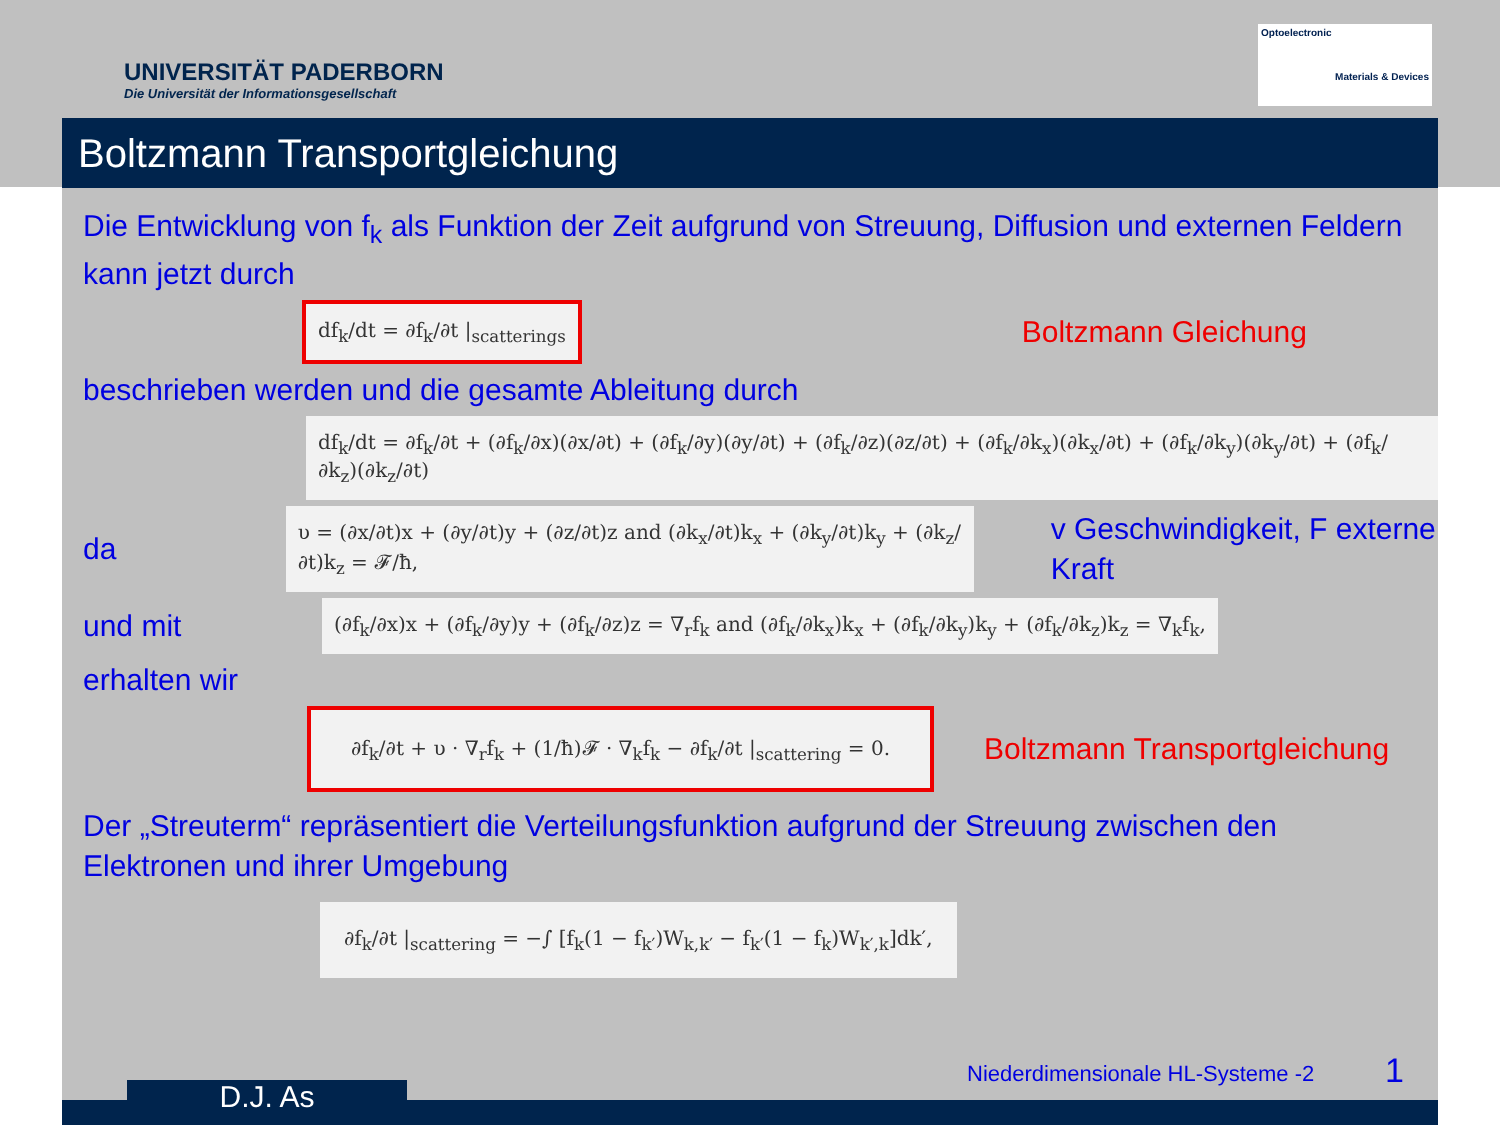UNIVERSITÄT PADERBORN
Die Universität der Informationsgesellschaft
Optoelectronic
Materials & Devices
Boltzmann Transportgleichung
Die Entwicklung von f<sub>k</sub> als Funktion der Zeit aufgrund von Streuung, Diffusion und externen Feldern kann jetzt durch
df<sub>k</sub>/dt = ∂f<sub>k</sub>/∂t |<sub>scatterings</sub>
Boltzmann Gleichung
beschrieben werden und die gesamte Ableitung durch
df<sub>k</sub>/dt = ∂f<sub>k</sub>/∂t + (∂f<sub>k</sub>/∂x)(∂x/∂t) + (∂f<sub>k</sub>/∂y)(∂y/∂t) + (∂f<sub>k</sub>/∂z)(∂z/∂t) + (∂f<sub>k</sub>/∂k<sub>x</sub>)(∂k<sub>x</sub>/∂t) + (∂f<sub>k</sub>/∂k<sub>y</sub>)(∂k<sub>y</sub>/∂t) + (∂f<sub>k</sub>/∂k<sub>z</sub>)(∂k<sub>z</sub>/∂t)
da
υ = (∂x/∂t)x + (∂y/∂t)y + (∂z/∂t)z and (∂k<sub>x</sub>/∂t)k<sub>x</sub> + (∂k<sub>y</sub>/∂t)k<sub>y</sub> + (∂k<sub>z</sub>/∂t)k<sub>z</sub> = 𝓕/ħ,
v Geschwindigkeit, F externe Kraft
und mit
(∂f<sub>k</sub>/∂x)x + (∂f<sub>k</sub>/∂y)y + (∂f<sub>k</sub>/∂z)z = ∇<sub>r</sub>f<sub>k</sub> and (∂f<sub>k</sub>/∂k<sub>x</sub>)k<sub>x</sub> + (∂f<sub>k</sub>/∂k<sub>y</sub>)k<sub>y</sub> + (∂f<sub>k</sub>/∂k<sub>z</sub>)k<sub>z</sub> = ∇<sub>k</sub>f<sub>k</sub>,
erhalten wir
∂f<sub>k</sub>/∂t + υ · ∇<sub>r</sub>f<sub>k</sub> + (1/ħ)𝓕 · ∇<sub>k</sub>f<sub>k</sub> − ∂f<sub>k</sub>/∂t |<sub>scattering</sub> = 0.
Boltzmann Transportgleichung
Der „Streuterm“ repräsentiert die Verteilungsfunktion aufgrund der Streuung zwischen den Elektronen und ihrer Umgebung
∂f<sub>k</sub>/∂t |<sub>scattering</sub> = −∫ [f<sub>k</sub>(1 − f<sub>k′</sub>)W<sub>k,k′</sub> − f<sub>k′</sub>(1 − f<sub>k</sub>)W<sub>k′,k</sub>]dk′,
Niederdimensionale HL-Systeme -2
1
D.J. As